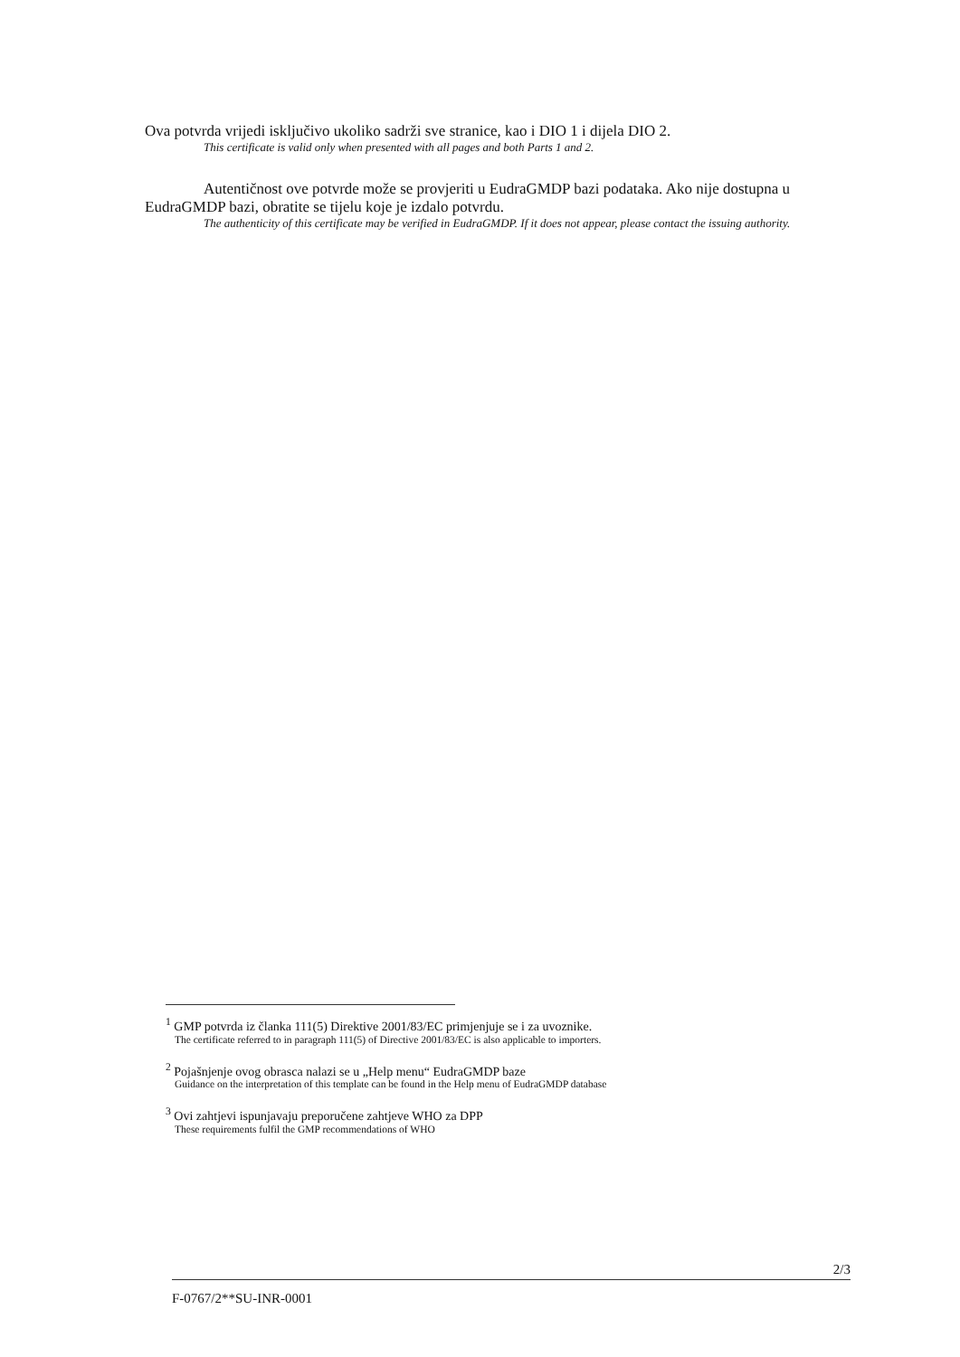Ova potvrda vrijedi isključivo ukoliko sadrži sve stranice, kao i DIO 1 i dijela DIO 2.
This certificate is valid only when presented with all pages and both Parts 1 and 2.
Autentičnost ove potvrde može se provjeriti u EudraGMDP bazi podataka. Ako nije dostupna u EudraGMDP bazi, obratite se tijelu koje je izdalo potvrdu.
The authenticity of this certificate may be verified in EudraGMDP. If it does not appear, please contact the issuing authority.
<sup>1</sup> GMP potvrda iz članka 111(5) Direktive 2001/83/EC primjenjuje se i za uvoznike.
The certificate referred to in paragraph 111(5) of Directive 2001/83/EC is also applicable to importers.
<sup>2</sup> Pojašnjenje ovog obrasca nalazi se u „Help menu“ EudraGMDP baze
Guidance on the interpretation of this template can be found in the Help menu of EudraGMDP database
<sup>3</sup> Ovi zahtjevi ispunjavaju preporučene zahtjeve WHO za DPP
These requirements fulfil the GMP recommendations of WHO
2/3
F-0767/2**SU-INR-0001